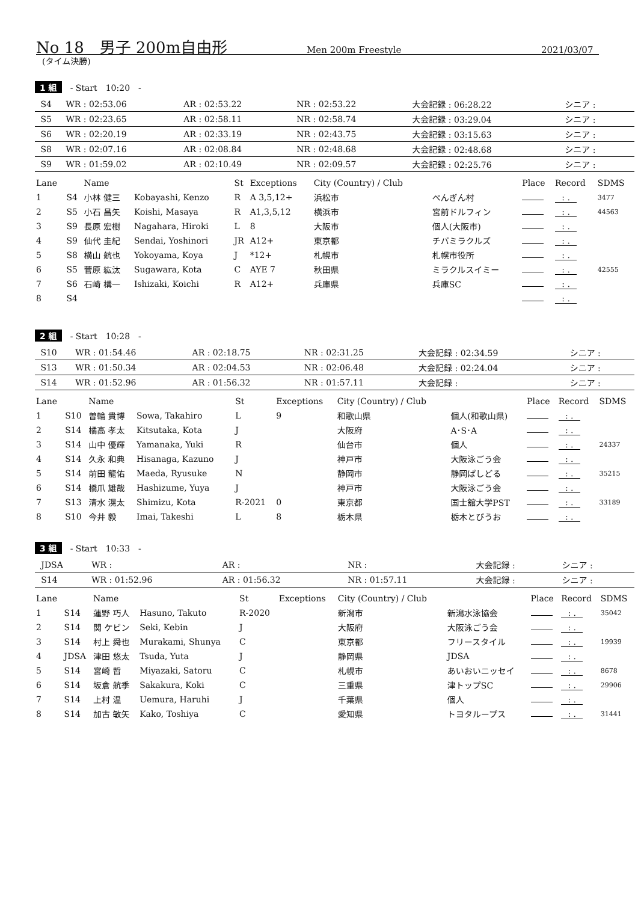No 18　男子 200m自由形 Men 200m Freestyle 2021/03/07
(タイム決勝)
1 組 - Start　10:20　-
| | S4 | WR : 02:53.06 | AR : 02:53.22 | NR : 02:53.22 | 大会記録 : 06:28.22 | シニア : | | |
| | S5 | WR : 02:23.65 | AR : 02:58.11 | NR : 02:58.74 | 大会記録 : 03:29.04 | シニア : | | |
| | S6 | WR : 02:20.19 | AR : 02:33.19 | NR : 02:43.75 | 大会記録 : 03:15.63 | シニア : | | |
| | S8 | WR : 02:07.16 | AR : 02:08.84 | NR : 02:48.68 | 大会記録 : 02:48.68 | シニア : | | |
| | S9 | WR : 01:59.02 | AR : 02:10.49 | NR : 02:09.57 | 大会記録 : 02:25.76 | シニア : | | |
| Lane | | Name | | St | Exceptions | City (Country) / Club | | Place | Record | SDMS |
| --- | --- | --- | --- | --- | --- | --- | --- | --- | --- | --- |
| 1 | S4 | 小林 健三 | Kobayashi, Kenzo | R | A 3,5,12+ | 浜松市 | ぺんぎん村 | | : . | 3477 |
| 2 | S5 | 小石 昌矢 | Koishi, Masaya | R | A1,3,5,12 | 横浜市 | 宮前ドルフィン | | : . | 44563 |
| 3 | S9 | 長原 宏樹 | Nagahara, Hiroki | L | 8 | 大阪市 | 個人(大阪市) | | : . | |
| 4 | S9 | 仙代 圭紀 | Sendai, Yoshinori | JR | A12+ | 東京都 | チバミラクルズ | | : . | |
| 5 | S8 | 横山 航也 | Yokoyama, Koya | J | *12+ | 札幌市 | 札幌市役所 | | : . | |
| 6 | S5 | 菅原 紘汰 | Sugawara, Kota | C | AYE 7 | 秋田県 | ミラクルスイミー | | : . | 42555 |
| 7 | S6 | 石崎 構一 | Ishizaki, Koichi | R | A12+ | 兵庫県 | 兵庫SC | | : . | |
| 8 | S4 | | | | | | | | : . | |
2 組 - Start　10:28　-
| | S10 | WR : 01:54.46 | AR : 02:18.75 | NR : 02:31.25 | 大会記録 : 02:34.59 | シニア : | |
| | S13 | WR : 01:50.34 | AR : 02:04.53 | NR : 02:06.48 | 大会記録 : 02:24.04 | シニア : | |
| | S14 | WR : 01:52.96 | AR : 01:56.32 | NR : 01:57.11 | 大会記録 : | シニア : | |
| Lane | | Name | | St | Exceptions | City (Country) / Club | | Place | Record | SDMS |
| --- | --- | --- | --- | --- | --- | --- | --- | --- | --- | --- |
| 1 | S10 | 曽輪 貴博 | Sowa, Takahiro | L | 9 | 和歌山県 | 個人(和歌山県) | | : . | |
| 2 | S14 | 橘高 孝太 | Kitsutaka, Kota | J | | 大阪府 | A･S･A | | : . | |
| 3 | S14 | 山中 優輝 | Yamanaka, Yuki | R | | 仙台市 | 個人 | | : . | 24337 |
| 4 | S14 | 久永 和典 | Hisanaga, Kazuno | J | | 神戸市 | 大阪泳ごう会 | | : . | |
| 5 | S14 | 前田 龍佑 | Maeda, Ryusuke | N | | 静岡市 | 静岡ぱしどる | | : . | 35215 |
| 6 | S14 | 橋爪 雄哉 | Hashizume, Yuya | J | | 神戸市 | 大阪泳ごう会 | | : . | |
| 7 | S13 | 清水 滉太 | Shimizu, Kota | R-2021 | 0 | 東京都 | 国士舘大学PST | | : . | 33189 |
| 8 | S10 | 今井 毅 | Imai, Takeshi | L | 8 | 栃木県 | 栃木とびうお | | : . | |
3 組 - Start　10:33　-
| | JDSA | WR : | AR : | NR : | 大会記録 : | シニア : | |
| | S14 | WR : 01:52.96 | AR : 01:56.32 | NR : 01:57.11 | 大会記録 : | シニア : | |
| Lane | | Name | | St | Exceptions | City (Country) / Club | | Place | Record | SDMS |
| --- | --- | --- | --- | --- | --- | --- | --- | --- | --- | --- |
| 1 | S14 | 蓮野 巧人 | Hasuno, Takuto | R-2020 | | 新潟市 | 新潟水泳協会 | | : . | 35042 |
| 2 | S14 | 関 ケビン | Seki, Kebin | J | | 大阪府 | 大阪泳ごう会 | | : . | |
| 3 | S14 | 村上 舜也 | Murakami, Shunya | C | | 東京都 | フリースタイル | | : . | 19939 |
| 4 | JDSA | 津田 悠太 | Tsuda, Yuta | J | | 静岡県 | JDSA | | : . | |
| 5 | S14 | 宮崎 哲 | Miyazaki, Satoru | C | | 札幌市 | あいおいニッセイ | | : . | 8678 |
| 6 | S14 | 坂倉 航季 | Sakakura, Koki | C | | 三重県 | 津トップSC | | : . | 29906 |
| 7 | S14 | 上村 温 | Uemura, Haruhi | J | | 千葉県 | 個人 | | : . | |
| 8 | S14 | 加古 敏矢 | Kako, Toshiya | C | | 愛知県 | トヨタループス | | : . | 31441 |